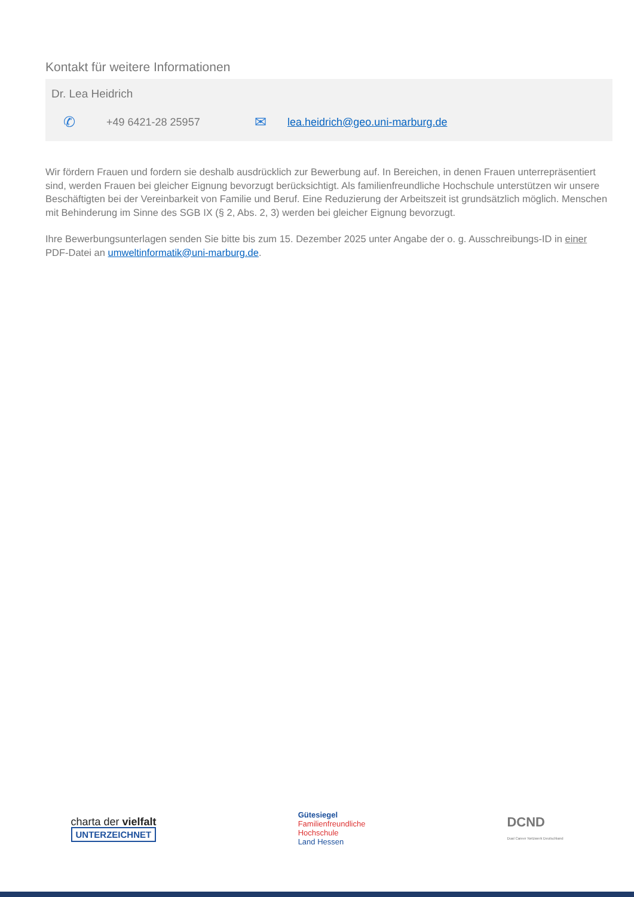Kontakt für weitere Informationen
Dr. Lea Heidrich
✆ +49 6421-28 25957 ✉ lea.heidrich@geo.uni-marburg.de
Wir fördern Frauen und fordern sie deshalb ausdrücklich zur Bewerbung auf. In Bereichen, in denen Frauen unterre­präsentiert sind, werden Frauen bei gleicher Eignung bevorzugt berücksichtigt. Als familienfreundliche Hochschule unterstützen wir unsere Beschäftigten bei der Vereinbarkeit von Familie und Beruf. Eine Reduzierung der Arbeitszeit ist grundsätzlich möglich. Menschen mit Behinderung im Sinne des SGB IX (§ 2, Abs. 2, 3) werden bei gleicher Eig­nung bevorzugt.
Ihre Bewerbungsunterlagen senden Sie bitte bis zum 15. Dezember 2025 unter Angabe der o. g. Ausschreibungs-ID in einer PDF-Datei an umweltinformatik@uni-marburg.de.
charta der vielfalt
UNTERZEICHNET
Gütesiegel
Familienfreundliche
Hochschule
Land Hessen
DCND
Dual Career Netzwerk Deutschland